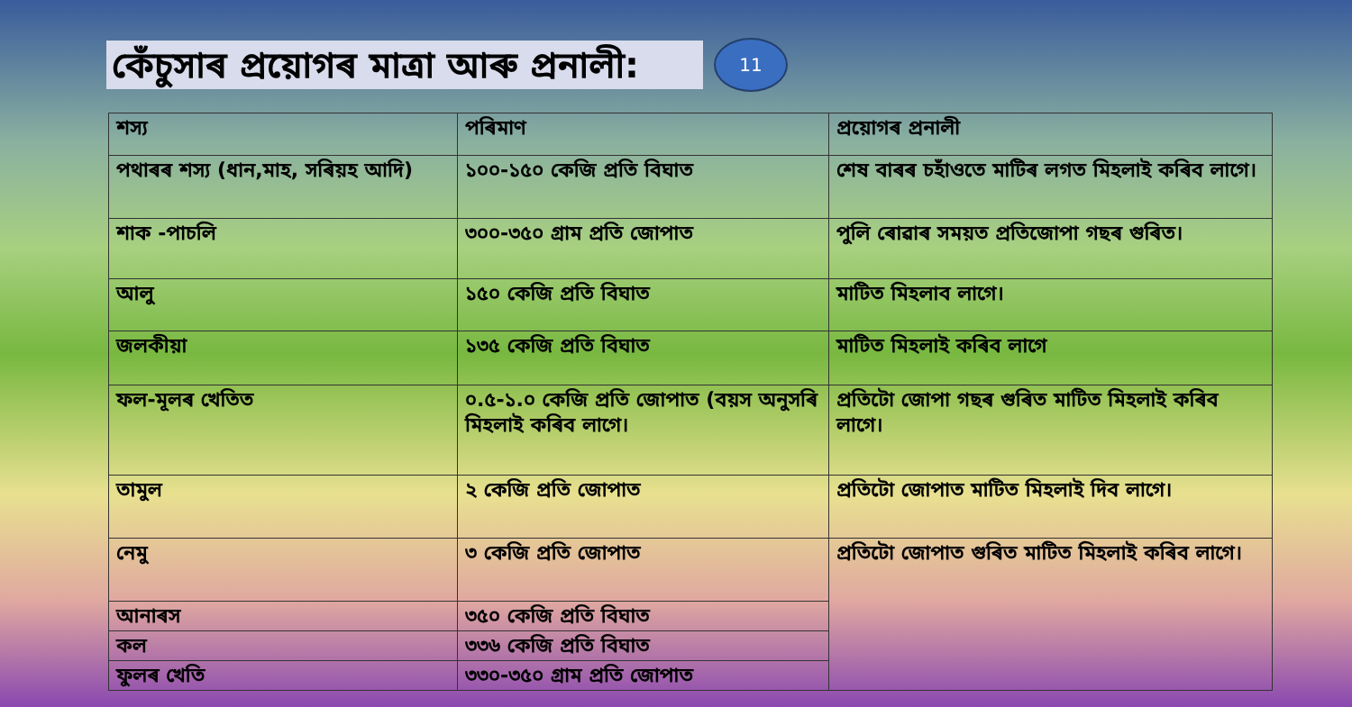কেঁচুসাৰ প্ৰয়োগৰ মাত্ৰা আৰু প্ৰনালী:
11
| শস্য | পৰিমাণ | প্ৰয়োগৰ প্ৰনালী |
| --- | --- | --- |
| পথাৰৰ শস্য (ধান,মাহ, সৰিয়হ আদি) | ১০০-১৫০ কেজি প্ৰতি বিঘাত | শেষ বাৰৰ চহাঁওতে মাটিৰ লগত মিহলাই কৰিব লাগে। |
| শাক -পাচলি | ৩০০-৩৫০ গ্ৰাম প্ৰতি জোপাত | পুলি ৰোৱাৰ সময়ত প্ৰতিজোপা গছৰ গুৰিত। |
| আলু | ১৫০ কেজি প্ৰতি বিঘাত | মাটিত মিহলাব লাগে। |
| জলকীয়া | ১৩৫ কেজি প্ৰতি বিঘাত | মাটিত মিহলাই কৰিব লাগে |
| ফল-মূলৰ খেতিত | ০.৫-১.০ কেজি প্ৰতি জোপাত (বয়স অনুসৰি মিহলাই কৰিব লাগে। | প্ৰতিটো জোপা গছৰ গুৰিত মাটিত মিহলাই কৰিব লাগে। |
| তামুল | ২ কেজি প্ৰতি জোপাত | প্ৰতিটো জোপাত মাটিত মিহলাই দিব লাগে। |
| নেমু | ৩ কেজি প্ৰতি জোপাত | প্ৰতিটো জোপাত গুৰিত মাটিত মিহলাই কৰিব লাগে। |
| আনাৰস | ৩৫০ কেজি প্ৰতি বিঘাত | |
| কল | ৩৩৬ কেজি প্ৰতি বিঘাত | |
| ফুলৰ খেতি | ৩৩০-৩৫০ গ্ৰাম প্ৰতি জোপাত | |